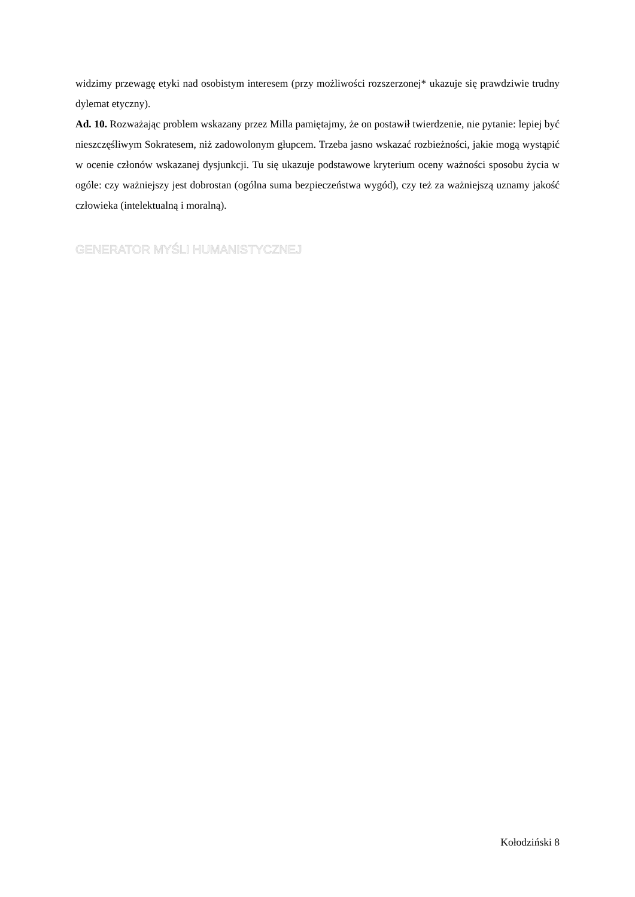widzimy przewagę etyki nad osobistym interesem (przy możliwości rozszerzonej* ukazuje się prawdziwie trudny dylemat etyczny).
Ad. 10. Rozważając problem wskazany przez Milla pamiętajmy, że on postawił twierdzenie, nie pytanie: lepiej być nieszczęśliwym Sokratesem, niż zadowolonym głupcem. Trzeba jasno wskazać rozbieżności, jakie mogą wystąpić w ocenie członów wskazanej dysjunkcji. Tu się ukazuje podstawowe kryterium oceny ważności sposobu życia w ogóle: czy ważniejszy jest dobrostan (ogólna suma bezpieczeństwa wygód), czy też za ważniejszą uznamy jakość człowieka (intelektualną i moralną).
GENERATOR MYŚLI HUMANISTYCZNEJ
Kołodziński 8